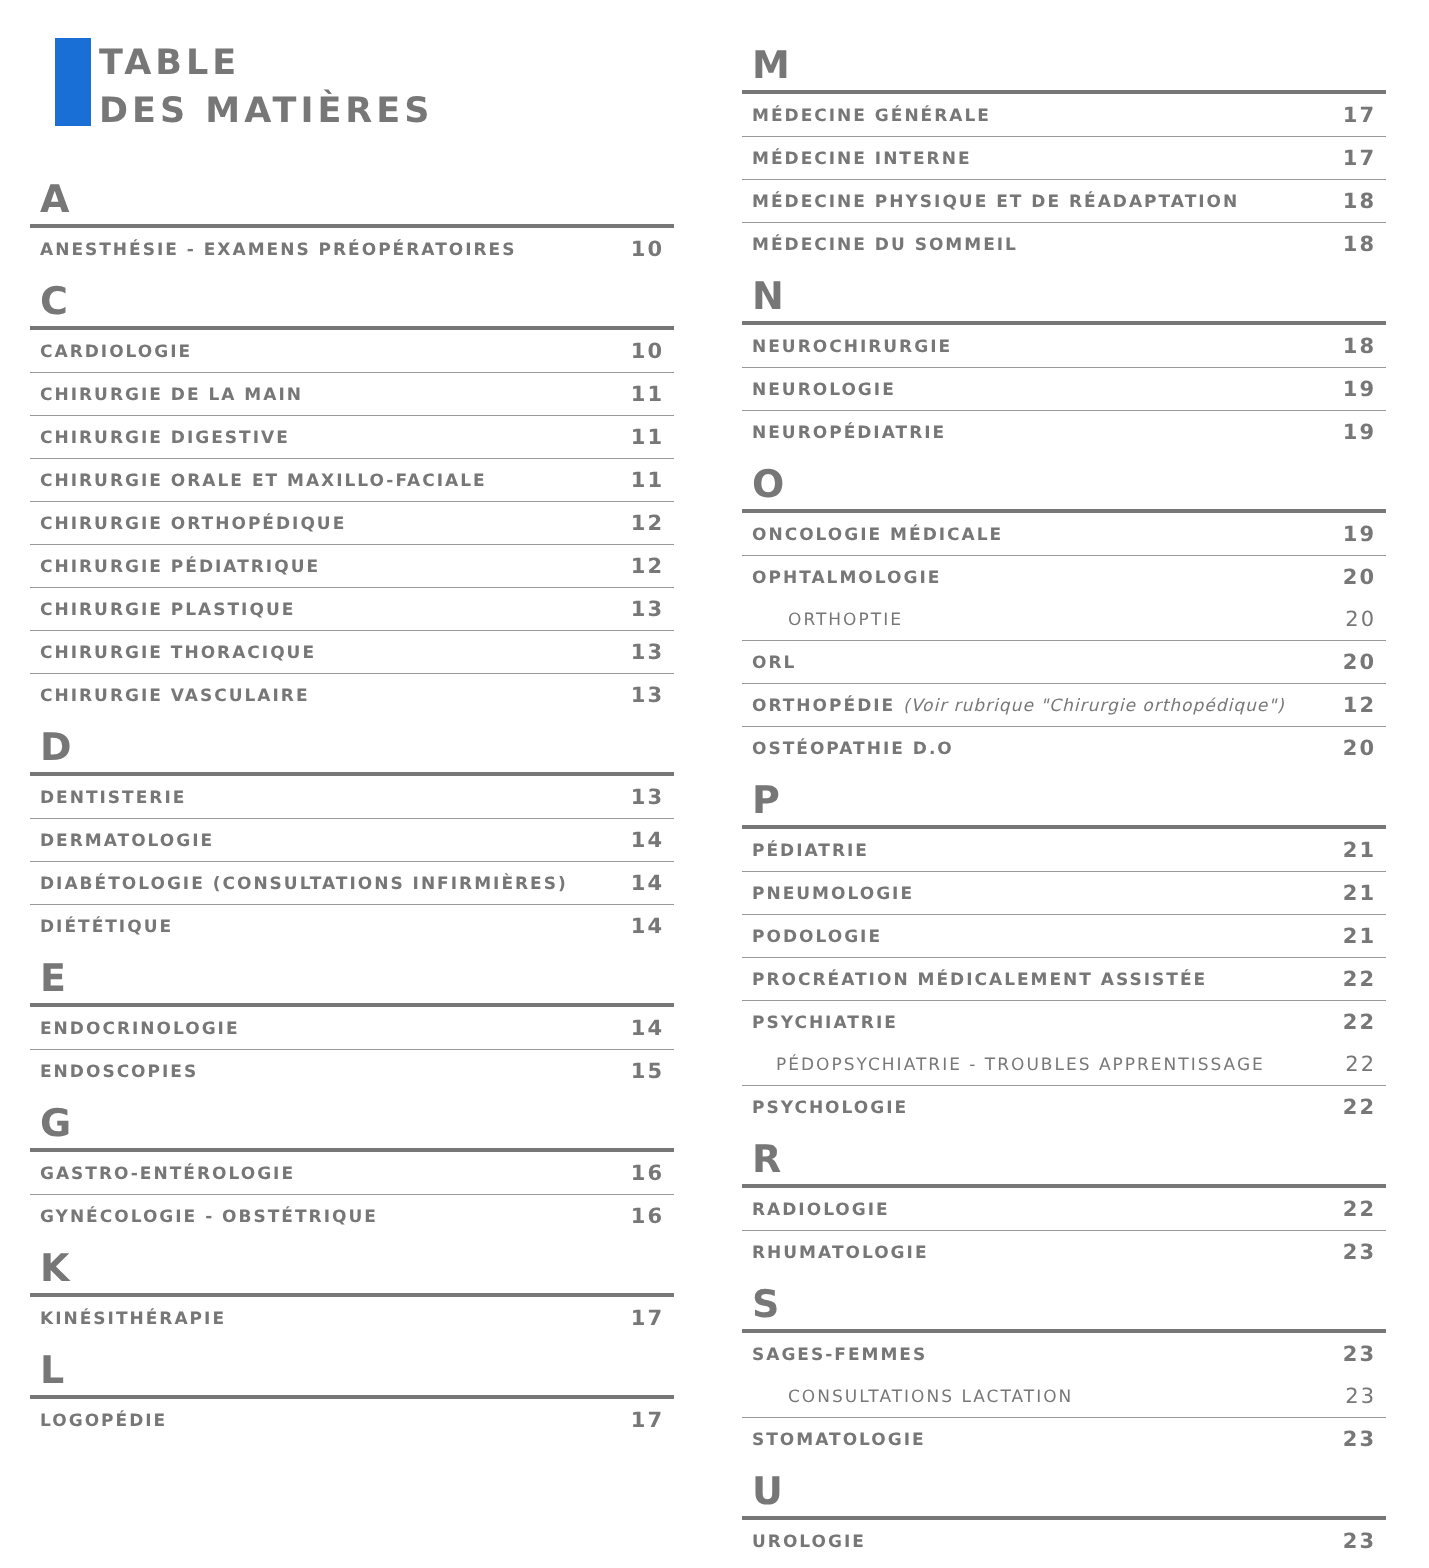TABLE
DES MATIÈRES
A
| ANESTHÉSIE - EXAMENS PRÉOPÉRATOIRES | 10 |
C
| CARDIOLOGIE | 10 |
| CHIRURGIE DE LA MAIN | 11 |
| CHIRURGIE DIGESTIVE | 11 |
| CHIRURGIE ORALE ET MAXILLO-FACIALE | 11 |
| CHIRURGIE ORTHOPÉDIQUE | 12 |
| CHIRURGIE PÉDIATRIQUE | 12 |
| CHIRURGIE PLASTIQUE | 13 |
| CHIRURGIE THORACIQUE | 13 |
| CHIRURGIE VASCULAIRE | 13 |
D
| DENTISTERIE | 13 |
| DERMATOLOGIE | 14 |
| DIABÉTOLOGIE (CONSULTATIONS INFIRMIÈRES) | 14 |
| DIÉTÉTIQUE | 14 |
E
| ENDOCRINOLOGIE | 14 |
| ENDOSCOPIES | 15 |
G
| GASTRO-ENTÉROLOGIE | 16 |
| GYNÉCOLOGIE - OBSTÉTRIQUE | 16 |
K
| KINÉSITHÉRAPIE | 17 |
L
| LOGOPÉDIE | 17 |
M
| MÉDECINE GÉNÉRALE | 17 |
| MÉDECINE INTERNE | 17 |
| MÉDECINE PHYSIQUE ET DE RÉADAPTATION | 18 |
| MÉDECINE DU SOMMEIL | 18 |
N
| NEUROCHIRURGIE | 18 |
| NEUROLOGIE | 19 |
| NEUROPÉDIATRIE | 19 |
O
| ONCOLOGIE MÉDICALE | 19 |
| OPHTALMOLOGIE | 20 |
| ORTHOPTIE | 20 |
| ORL | 20 |
| ORTHOPÉDIE (Voir rubrique "Chirurgie orthopédique") | 12 |
| OSTÉOPATHIE D.O | 20 |
P
| PÉDIATRIE | 21 |
| PNEUMOLOGIE | 21 |
| PODOLOGIE | 21 |
| PROCRÉATION MÉDICALEMENT ASSISTÉE | 22 |
| PSYCHIATRIE | 22 |
| PÉDOPSYCHIATRIE - TROUBLES APPRENTISSAGE | 22 |
| PSYCHOLOGIE | 22 |
R
| RADIOLOGIE | 22 |
| RHUMATOLOGIE | 23 |
S
| SAGES-FEMMES | 23 |
| CONSULTATIONS LACTATION | 23 |
| STOMATOLOGIE | 23 |
U
| UROLOGIE | 23 |